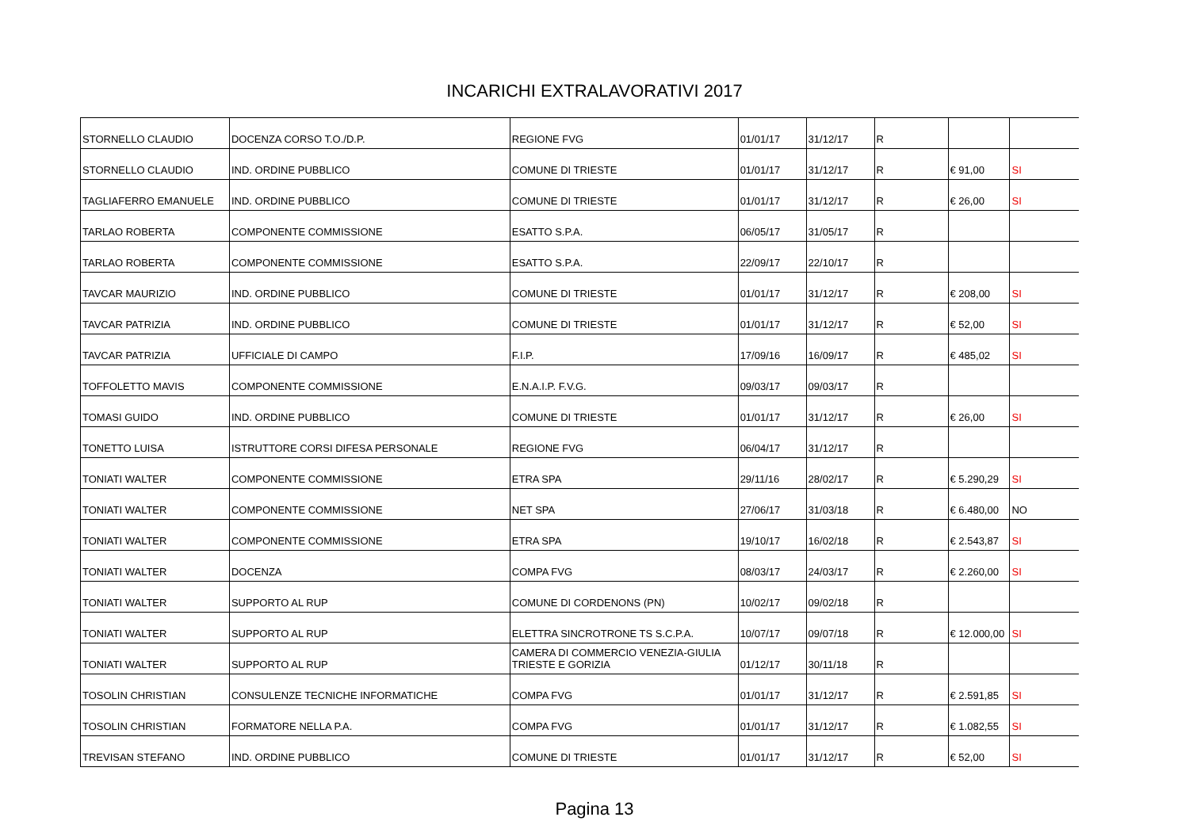INCARICHI EXTRALAVORATIVI 2017
| STORNELLO CLAUDIO | DOCENZA CORSO T.O./D.P. | REGIONE FVG | 01/01/17 | 31/12/17 | R | | |
| STORNELLO CLAUDIO | IND. ORDINE PUBBLICO | COMUNE DI TRIESTE | 01/01/17 | 31/12/17 | R | € 91,00 | SI |
| TAGLIAFERRO EMANUELE | IND. ORDINE PUBBLICO | COMUNE DI TRIESTE | 01/01/17 | 31/12/17 | R | € 26,00 | SI |
| TARLAO ROBERTA | COMPONENTE COMMISSIONE | ESATTO S.P.A. | 06/05/17 | 31/05/17 | R | | |
| TARLAO ROBERTA | COMPONENTE COMMISSIONE | ESATTO S.P.A. | 22/09/17 | 22/10/17 | R | | |
| TAVCAR MAURIZIO | IND. ORDINE PUBBLICO | COMUNE DI TRIESTE | 01/01/17 | 31/12/17 | R | € 208,00 | SI |
| TAVCAR PATRIZIA | IND. ORDINE PUBBLICO | COMUNE DI TRIESTE | 01/01/17 | 31/12/17 | R | € 52,00 | SI |
| TAVCAR PATRIZIA | UFFICIALE DI CAMPO | F.I.P. | 17/09/16 | 16/09/17 | R | € 485,02 | SI |
| TOFFOLETTO MAVIS | COMPONENTE COMMISSIONE | E.N.A.I.P. F.V.G. | 09/03/17 | 09/03/17 | R | | |
| TOMASI GUIDO | IND. ORDINE PUBBLICO | COMUNE DI TRIESTE | 01/01/17 | 31/12/17 | R | € 26,00 | SI |
| TONETTO LUISA | ISTRUTTORE CORSI DIFESA PERSONALE | REGIONE FVG | 06/04/17 | 31/12/17 | R | | |
| TONIATI WALTER | COMPONENTE COMMISSIONE | ETRA SPA | 29/11/16 | 28/02/17 | R | € 5.290,29 | SI |
| TONIATI WALTER | COMPONENTE COMMISSIONE | NET SPA | 27/06/17 | 31/03/18 | R | € 6.480,00 | NO |
| TONIATI WALTER | COMPONENTE COMMISSIONE | ETRA SPA | 19/10/17 | 16/02/18 | R | € 2.543,87 | SI |
| TONIATI WALTER | DOCENZA | COMPA FVG | 08/03/17 | 24/03/17 | R | € 2.260,00 | SI |
| TONIATI WALTER | SUPPORTO AL RUP | COMUNE DI CORDENONS (PN) | 10/02/17 | 09/02/18 | R | | |
| TONIATI WALTER | SUPPORTO AL RUP | ELETTRA SINCROTRONE TS S.C.P.A. | 10/07/17 | 09/07/18 | R | € 12.000,00 | SI |
| TONIATI WALTER | SUPPORTO AL RUP | CAMERA DI COMMERCIO VENEZIA-GIULIA TRIESTE E GORIZIA | 01/12/17 | 30/11/18 | R | | |
| TOSOLIN CHRISTIAN | CONSULENZE TECNICHE INFORMATICHE | COMPA FVG | 01/01/17 | 31/12/17 | R | € 2.591,85 | SI |
| TOSOLIN CHRISTIAN | FORMATORE NELLA P.A. | COMPA FVG | 01/01/17 | 31/12/17 | R | € 1.082,55 | SI |
| TREVISAN STEFANO | IND. ORDINE PUBBLICO | COMUNE DI TRIESTE | 01/01/17 | 31/12/17 | R | € 52,00 | SI |
Pagina 13